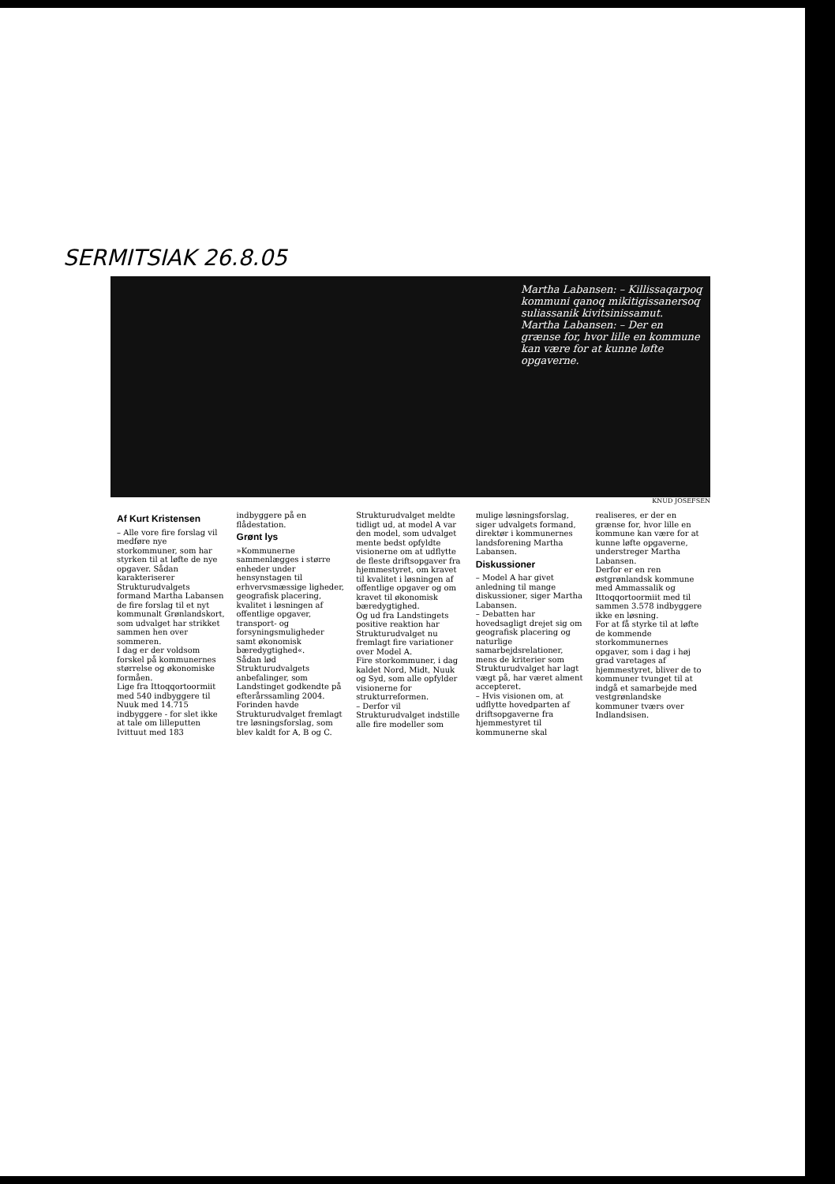SERMITSIAK 26.8.05
Martha Labansen: – Kil­lissaqarpoq kommuni qanoq mikitigissanersoq suliassanik kivitsinis­samut.
Martha Labansen: – Der en grænse for, hvor lille en kommune kan være for at kunne løfte opgaverne.
KNUD JOSEFSEN
Af Kurt Kristensen
– Alle vore fire forslag vil medføre nye storkommuner, som har styrken til at løfte de nye opgaver. Sådan karakteriserer Strukturudvalgets formand Martha Labansen de fire forslag til et nyt kommunalt Grønlandskort, som udvalget har strikket sammen hen over sommeren.
I dag er der voldsom forskel på kommunernes størrelse og økonomiske formåen.
Lige fra Ittoqqortoormiit med 540 indbyggere til Nuuk med 14.715 indbyggere - for slet ikke at tale om lilleputten Ivittuut med 183 indbyggere på en flådestation.
Grønt lys
»Kommunerne sammenlægges i større enheder under hensynstagen til erhvervsmæssige ligheder, geografisk placering, kvalitet i løsningen af offentlige opgaver, transport- og forsyningsmuligheder samt økonomisk bæredygtighed«.
Sådan lød Strukturudvalgets anbefalinger, som Landstinget godkendte på efterårssamling 2004.
Forinden havde Strukturudvalget fremlagt tre løsningsforslag, som blev kaldt for A, B og C.
Strukturudvalget meldte tidligt ud, at model A var den model, som udvalget mente bedst opfyldte visionerne om at udflytte de fleste driftsopgaver fra hjemmestyret, om kravet til kvalitet i løsningen af offentlige opgaver og om kravet til økonomisk bæredygtighed.
Og ud fra Landstingets positive reaktion har Strukturudvalget nu fremlagt fire variationer over Model A.
Fire storkommuner, i dag kaldet Nord, Midt, Nuuk og Syd, som alle opfylder visionerne for strukturreformen.
– Derfor vil Strukturudvalget indstille alle fire modeller som mulige løsningsforslag, siger udvalgets formand, direktør i kommunernes landsforening Martha Labansen.
Diskussioner
– Model A har givet anledning til mange diskussioner, siger Martha Labansen.
– Debatten har hovedsagligt drejet sig om geografisk placering og naturlige samarbejdsrelationer, mens de kriterier som Strukturudvalget har lagt vægt på, har været alment accepteret.
– Hvis visionen om, at udflytte hovedparten af driftsopgaverne fra hjemmestyret til kommunerne skal realiseres, er der en grænse for, hvor lille en kommune kan være for at kunne løfte opgaverne, understreger Martha Labansen.
Derfor er en ren østgrønlandsk kommune med Ammassalik og Ittoqqortoormiit med til sammen 3.578 indbyggere ikke en løsning.
For at få styrke til at løfte de kommende storkommunernes opgaver, som i dag i høj grad varetages af hjemmestyret, bliver de to kommuner tvunget til at indgå et samarbejde med vestgrønlandske kommuner tværs over Indlandsisen.